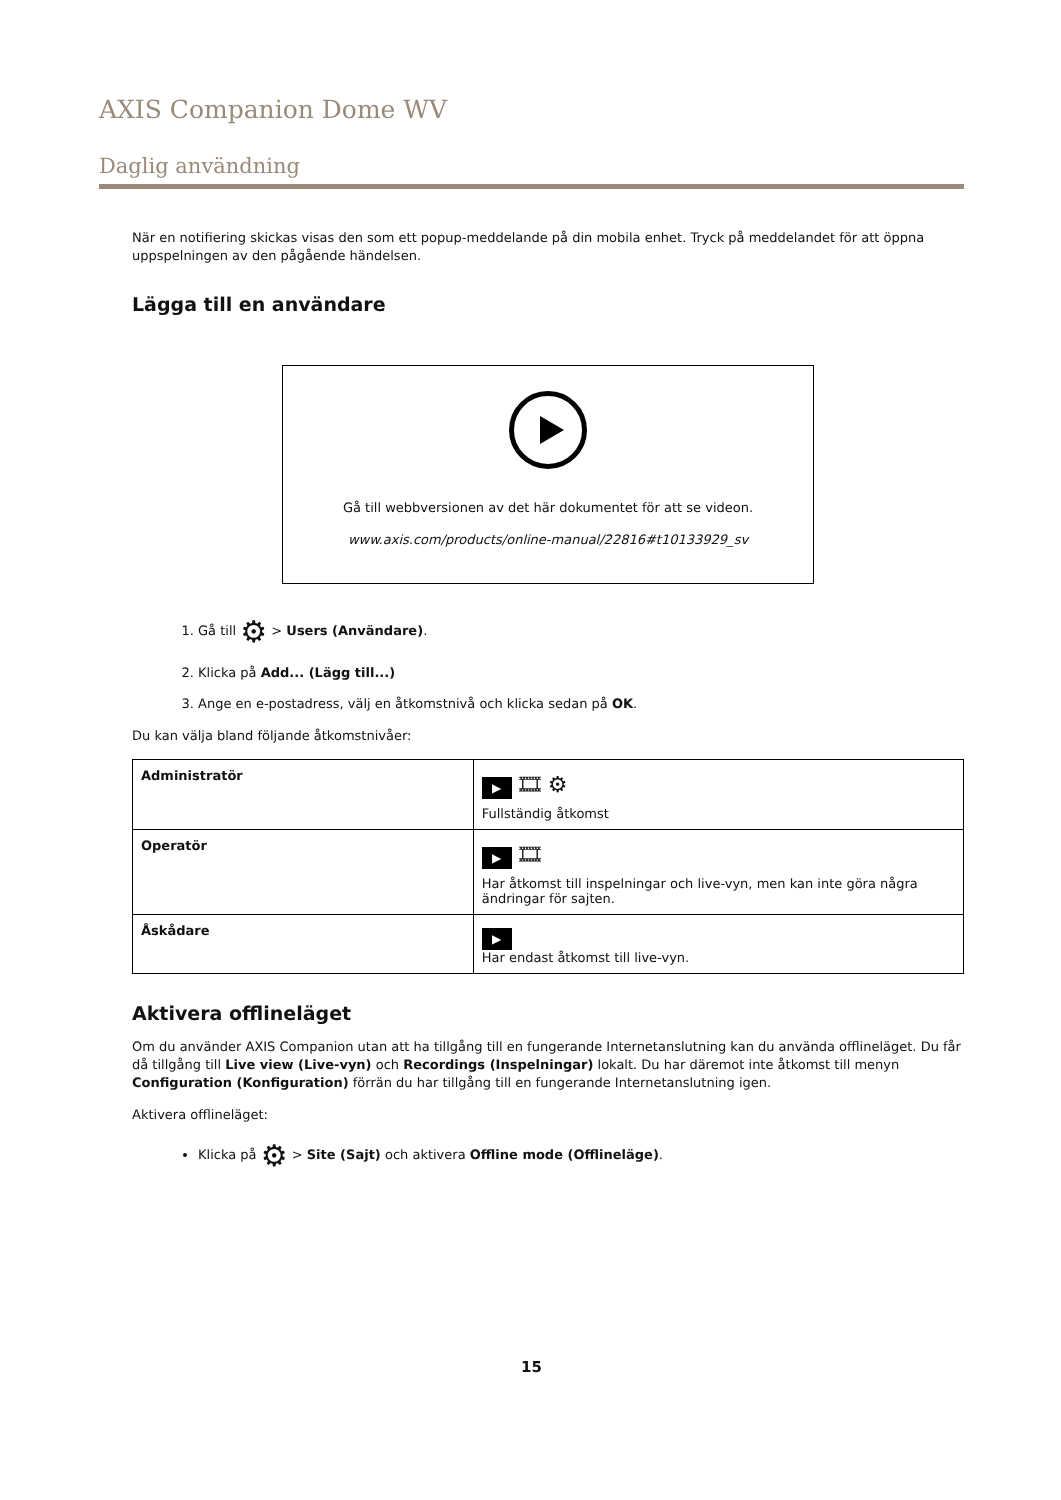AXIS Companion Dome WV
Daglig användning
När en notifiering skickas visas den som ett popup-meddelande på din mobila enhet. Tryck på meddelandet för att öppna uppspelningen av den pågående händelsen.
Lägga till en användare
Gå till webbversionen av det här dokumentet för att se videon.
www.axis.com/products/online-manual/22816#t10133929_sv
1. Gå till ⚙ > Users (Användare).
2. Klicka på Add... (Lägg till...)
3. Ange en e-postadress, välj en åtkomstnivå och klicka sedan på OK.
Du kan välja bland följande åtkomstnivåer:
| Administratör | ▶ 🎞 ⚙ Fullständig åtkomst |
| Operatör | ▶ 🎞 Har åtkomst till inspelningar och live-vyn, men kan inte göra några ändringar för sajten. |
| Åskådare | ▶ Har endast åtkomst till live-vyn. |
Aktivera offlineläget
Om du använder AXIS Companion utan att ha tillgång till en fungerande Internetanslutning kan du använda offlineläget. Du får då tillgång till Live view (Live-vyn) och Recordings (Inspelningar) lokalt. Du har däremot inte åtkomst till menyn Configuration (Konfiguration) förrän du har tillgång till en fungerande Internetanslutning igen.
Aktivera offlineläget:
Klicka på ⚙ > Site (Sajt) och aktivera Offline mode (Offlineläge).
15